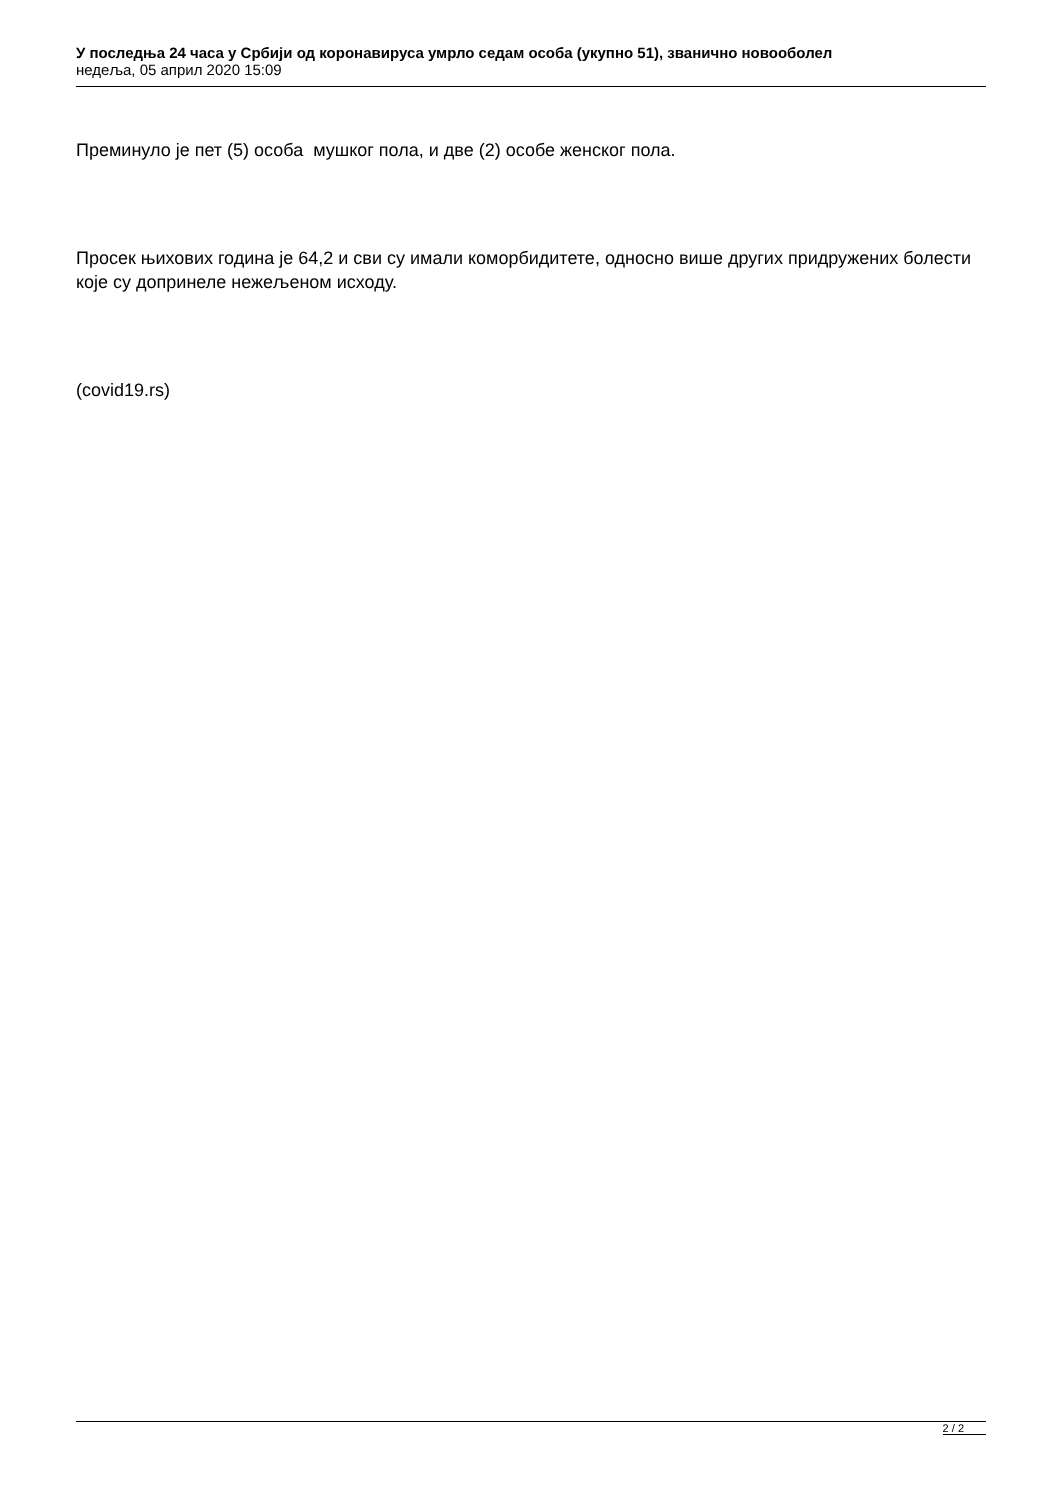У последња 24 часа у Србији од коронавируса умрло седам особа (укупно 51), званично новооболел
недеља, 05 април 2020 15:09
Преминуло је пет (5) особа мушког пола, и две (2) особе женског пола.
Просек њихових година је 64,2 и сви су имали коморбидитете, односно више других придружених болести које су допринеле нежељеном исходу.
(covid19.rs)
2 / 2